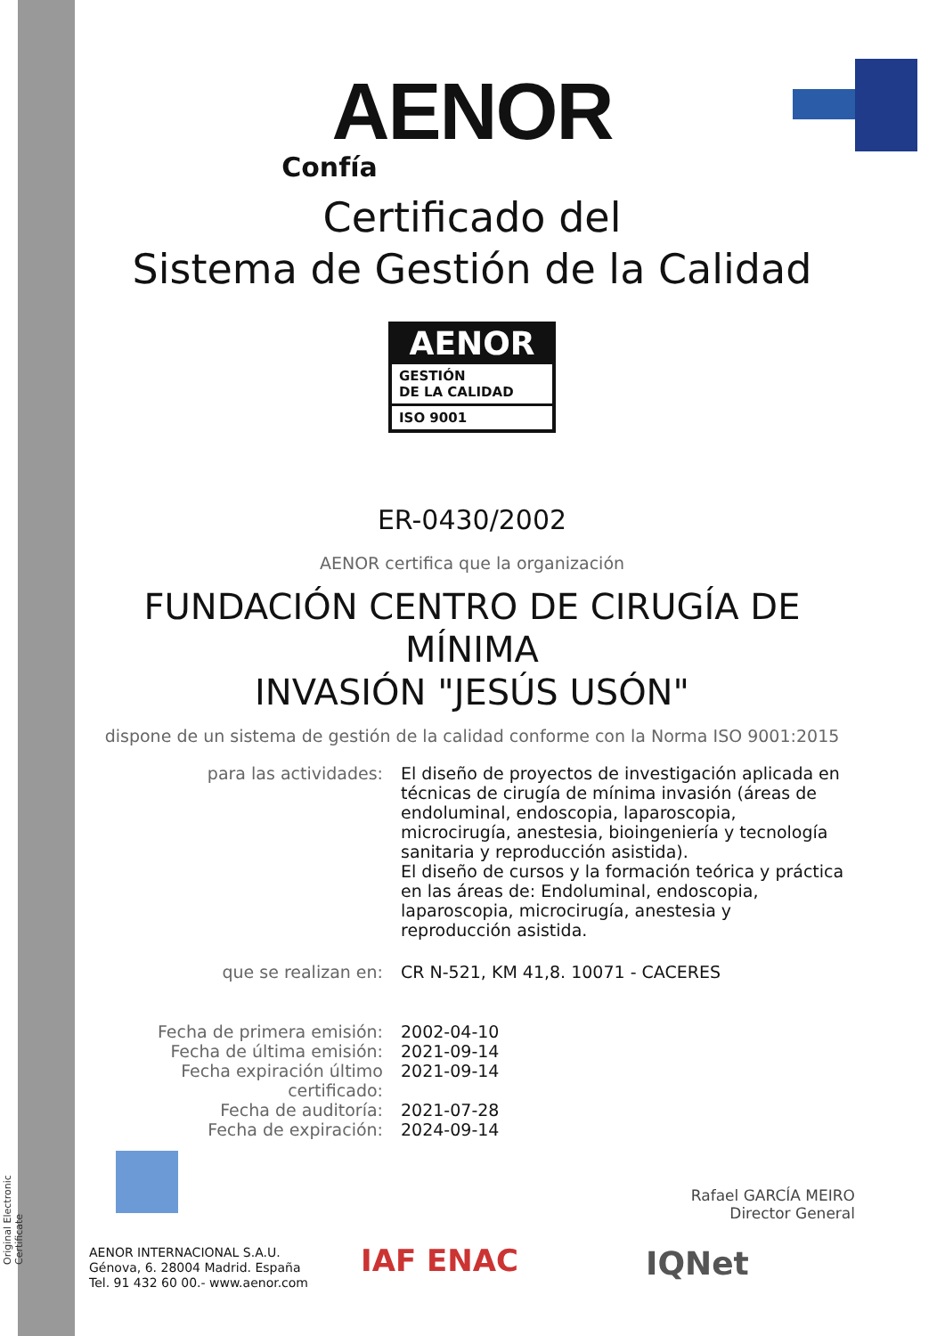Original Electronic Certificate
AENOR
Confía
Certificado del
Sistema de Gestión de la Calidad
AENOR
GESTIÓN
DE LA CALIDAD
ISO 9001
ER-0430/2002
AENOR certifica que la organización
FUNDACIÓN CENTRO DE CIRUGÍA DE MÍNIMA
INVASIÓN "JESÚS USÓN"
dispone de un sistema de gestión de la calidad conforme con la Norma ISO 9001:2015
| para las actividades: | El diseño de proyectos de investigación aplicada en técnicas de cirugía de mínima invasión (áreas de endoluminal, endoscopia, laparoscopia, microcirugía, anestesia, bioingeniería y tecnología sanitaria y reproducción asistida). El diseño de cursos y la formación teórica y práctica en las áreas de: Endoluminal, endoscopia, laparoscopia, microcirugía, anestesia y reproducción asistida. |
| que se realizan en: | CR N-521, KM 41,8. 10071 - CACERES |
| Fecha de primera emisión: | 2002-04-10 |
| Fecha de última emisión: | 2021-09-14 |
| Fecha expiración último certificado: | 2021-09-14 |
| Fecha de auditoría: | 2021-07-28 |
| Fecha de expiración: | 2024-09-14 |
Rafael GARCÍA MEIRO
Director General
AENOR INTERNACIONAL S.A.U.
Génova, 6. 28004 Madrid. España
Tel. 91 432 60 00.- www.aenor.com
IAF ENAC IQNet